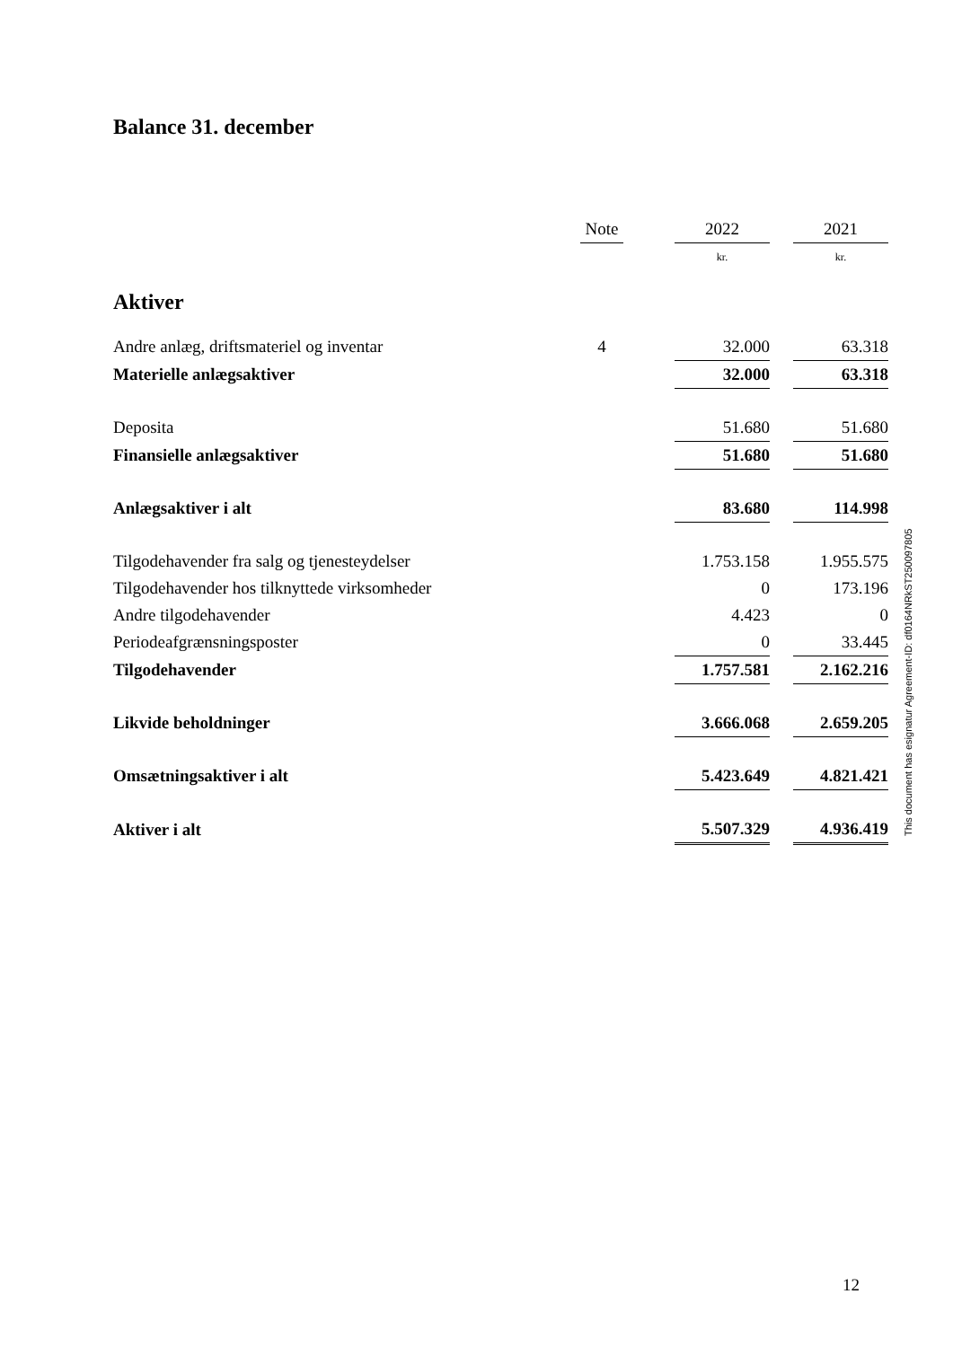Balance 31. december
| | Note | | 2022 | | 2021 |
| --- | --- | --- | --- | --- | --- |
| | | | kr. | | kr. |
| Aktiver | | | | | |
| Andre anlæg, driftsmateriel og inventar | 4 | | 32.000 | | 63.318 |
| Materielle anlægsaktiver | | | 32.000 | | 63.318 |
| Deposita | | | 51.680 | | 51.680 |
| Finansielle anlægsaktiver | | | 51.680 | | 51.680 |
| Anlægsaktiver i alt | | | 83.680 | | 114.998 |
| Tilgodehavender fra salg og tjenesteydelser | | | 1.753.158 | | 1.955.575 |
| Tilgodehavender hos tilknyttede virksomheder | | | 0 | | 173.196 |
| Andre tilgodehavender | | | 4.423 | | 0 |
| Periodeafgrænsningsposter | | | 0 | | 33.445 |
| Tilgodehavender | | | 1.757.581 | | 2.162.216 |
| Likvide beholdninger | | | 3.666.068 | | 2.659.205 |
| Omsætningsaktiver i alt | | | 5.423.649 | | 4.821.421 |
| Aktiver i alt | | | 5.507.329 | | 4.936.419 |
This document has esignatur Agreement-ID: df0164NRkST250097805
12